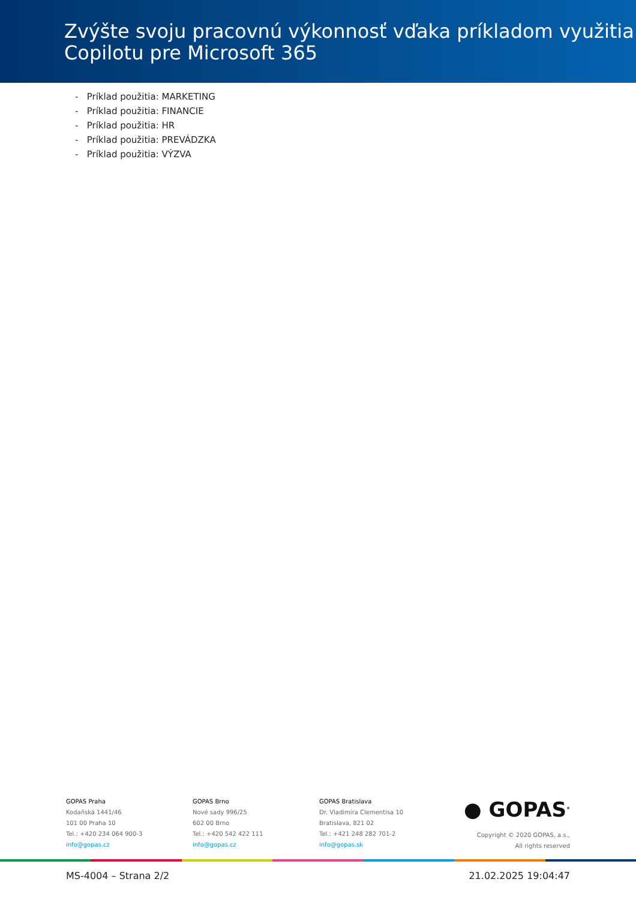Zvýšte svoju pracovnú výkonnosť vďaka príkladom využitia Copilotu pre Microsoft 365
- Príklad použitia: MARKETING
- Príklad použitia: FINANCIE
- Príklad použitia: HR
- Príklad použitia: PREVÁDZKA
- Príklad použitia: VÝZVA
GOPAS Praha
Kodaňská 1441/46
101 00 Praha 10
Tel.: +420 234 064 900-3
info@gopas.cz
GOPAS Brno
Nové sady 996/25
602 00 Brno
Tel.: +420 542 422 111
info@gopas.cz
GOPAS Bratislava
Dr. Vladimíra Clementisa 10
Bratislava, 821 02
Tel.: +421 248 282 701-2
info@gopas.sk
● GOPAS<sup>®</sup>
Copyright © 2020 GOPAS, a.s.,
All rights reserved
MS-4004 – Strana 2/2 21.02.2025 19:04:47